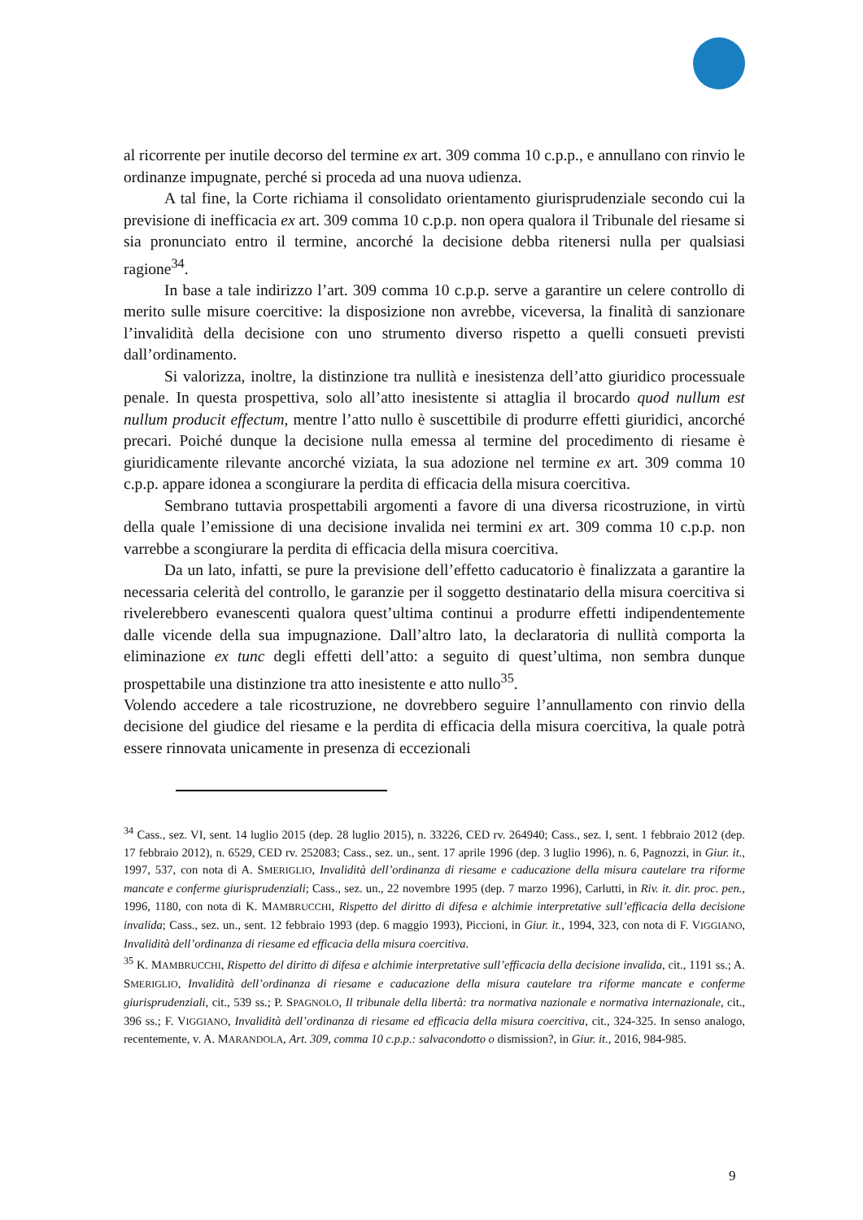al ricorrente per inutile decorso del termine ex art. 309 comma 10 c.p.p., e annullano con rinvio le ordinanze impugnate, perché si proceda ad una nuova udienza.
A tal fine, la Corte richiama il consolidato orientamento giurisprudenziale secondo cui la previsione di inefficacia ex art. 309 comma 10 c.p.p. non opera qualora il Tribunale del riesame si sia pronunciato entro il termine, ancorché la decisione debba ritenersi nulla per qualsiasi ragione<sup>34</sup>.
In base a tale indirizzo l’art. 309 comma 10 c.p.p. serve a garantire un celere controllo di merito sulle misure coercitive: la disposizione non avrebbe, viceversa, la finalità di sanzionare l’invalidità della decisione con uno strumento diverso rispetto a quelli consueti previsti dall’ordinamento.
Si valorizza, inoltre, la distinzione tra nullità e inesistenza dell’atto giuridico processuale penale. In questa prospettiva, solo all’atto inesistente si attaglia il brocardo quod nullum est nullum producit effectum, mentre l’atto nullo è suscettibile di produrre effetti giuridici, ancorché precari. Poiché dunque la decisione nulla emessa al termine del procedimento di riesame è giuridicamente rilevante ancorché viziata, la sua adozione nel termine ex art. 309 comma 10 c.p.p. appare idonea a scongiurare la perdita di efficacia della misura coercitiva.
Sembrano tuttavia prospettabili argomenti a favore di una diversa ricostruzione, in virtù della quale l’emissione di una decisione invalida nei termini ex art. 309 comma 10 c.p.p. non varrebbe a scongiurare la perdita di efficacia della misura coercitiva.
Da un lato, infatti, se pure la previsione dell’effetto caducatorio è finalizzata a garantire la necessaria celerità del controllo, le garanzie per il soggetto destinatario della misura coercitiva si rivelerebbero evanescenti qualora quest’ultima continui a produrre effetti indipendentemente dalle vicende della sua impugnazione. Dall’altro lato, la declaratoria di nullità comporta la eliminazione ex tunc degli effetti dell’atto: a seguito di quest’ultima, non sembra dunque prospettabile una distinzione tra atto inesistente e atto nullo<sup>35</sup>.
Volendo accedere a tale ricostruzione, ne dovrebbero seguire l’annullamento con rinvio della decisione del giudice del riesame e la perdita di efficacia della misura coercitiva, la quale potrà essere rinnovata unicamente in presenza di eccezionali
<sup>34</sup> Cass., sez. VI, sent. 14 luglio 2015 (dep. 28 luglio 2015), n. 33226, CED rv. 264940; Cass., sez. I, sent. 1 febbraio 2012 (dep. 17 febbraio 2012), n. 6529, CED rv. 252083; Cass., sez. un., sent. 17 aprile 1996 (dep. 3 luglio 1996), n. 6, Pagnozzi, in Giur. it., 1997, 537, con nota di A. SMERIGLIO, Invalidità dell’ordinanza di riesame e caducazione della misura cautelare tra riforme mancate e conferme giurisprudenziali; Cass., sez. un., 22 novembre 1995 (dep. 7 marzo 1996), Carlutti, in Riv. it. dir. proc. pen., 1996, 1180, con nota di K. MAMBRUCCHI, Rispetto del diritto di difesa e alchimie interpretative sull’efficacia della decisione invalida; Cass., sez. un., sent. 12 febbraio 1993 (dep. 6 maggio 1993), Piccioni, in Giur. it., 1994, 323, con nota di F. VIGGIANO, Invalidità dell’ordinanza di riesame ed efficacia della misura coercitiva.
<sup>35</sup> K. MAMBRUCCHI, Rispetto del diritto di difesa e alchimie interpretative sull’efficacia della decisione invalida, cit., 1191 ss.; A. SMERIGLIO, Invalidità dell’ordinanza di riesame e caducazione della misura cautelare tra riforme mancate e conferme giurisprudenziali, cit., 539 ss.; P. SPAGNOLO, Il tribunale della libertà: tra normativa nazionale e normativa internazionale, cit., 396 ss.; F. VIGGIANO, Invalidità dell’ordinanza di riesame ed efficacia della misura coercitiva, cit., 324-325. In senso analogo, recentemente, v. A. MARANDOLA, Art. 309, comma 10 c.p.p.: salvacondotto o dismission?, in Giur. it., 2016, 984-985.
9